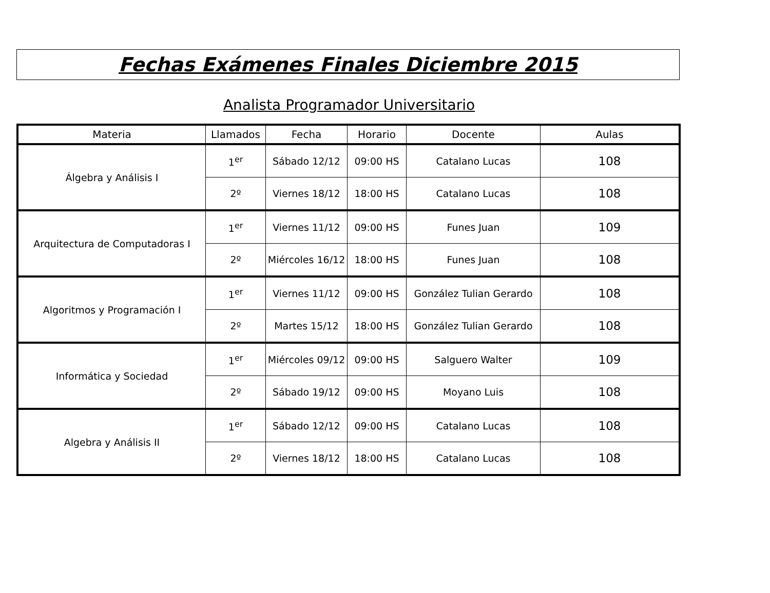Fechas Exámenes Finales Diciembre 2015
Analista Programador Universitario
| Materia | Llamados | Fecha | Horario | Docente | Aulas |
| --- | --- | --- | --- | --- | --- |
| Álgebra y Análisis I | 1<sup>er</sup> | Sábado 12/12 | 09:00 HS | Catalano Lucas | 108 |
| | 2º | Viernes 18/12 | 18:00 HS | Catalano Lucas | 108 |
| Arquitectura de Computadoras I | 1<sup>er</sup> | Viernes 11/12 | 09:00 HS | Funes Juan | 109 |
| | 2º | Miércoles 16/12 | 18:00 HS | Funes Juan | 108 |
| Algoritmos y Programación I | 1<sup>er</sup> | Viernes 11/12 | 09:00 HS | González Tulian Gerardo | 108 |
| | 2º | Martes 15/12 | 18:00 HS | González Tulian Gerardo | 108 |
| Informática y Sociedad | 1<sup>er</sup> | Miércoles 09/12 | 09:00 HS | Salguero Walter | 109 |
| | 2º | Sábado 19/12 | 09:00 HS | Moyano Luis | 108 |
| Algebra y Análisis II | 1<sup>er</sup> | Sábado 12/12 | 09:00 HS | Catalano Lucas | 108 |
| | 2º | Viernes 18/12 | 18:00 HS | Catalano Lucas | 108 |